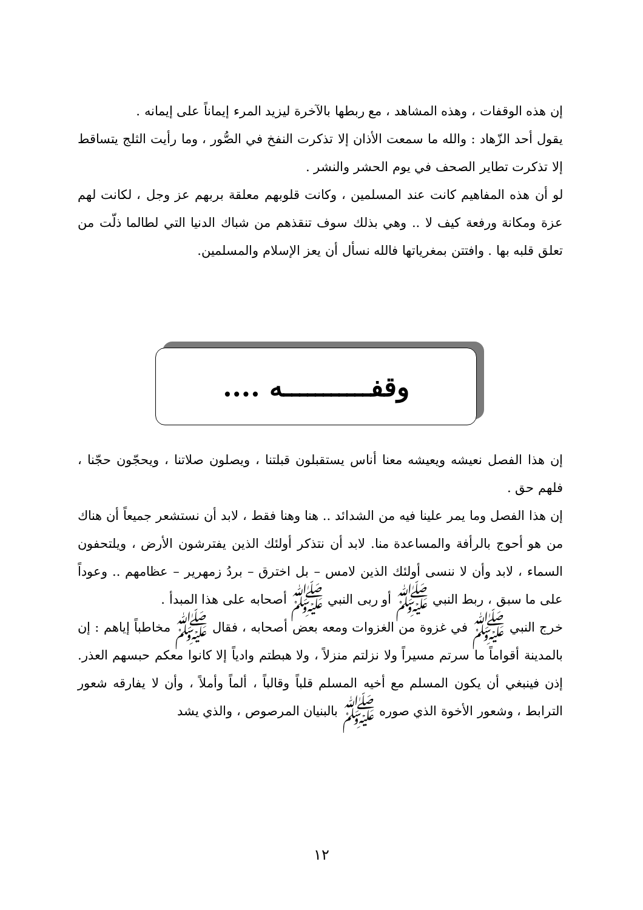إن هذه الوقفات ، وهذه المشاهد ، مع ربطها بالآخرة ليزيد المرء إيماناً على إيمانه .
يقول أحد الزّهاد : والله ما سمعت الأذان إلا تذكرت النفخ في الصُّور ، وما رأيت الثلج يتساقط إلا تذكرت تطاير الصحف في يوم الحشر والنشر .
لو أن هذه المفاهيم كانت عند المسلمين ، وكانت قلوبهم معلقة بربهم عز وجل ، لكانت لهم عزة ومكانة ورفعة كيف لا .. وهي بذلك سوف تنقذهم من شباك الدنيا التي لطالما ذلّت من تعلق قلبه بها . وافتتن بمغرياتها فالله نسأل أن يعز الإسلام والمسلمين.
وقفـــــــــــه ....
إن هذا الفصل نعيشه ويعيشه معنا أناس يستقبلون قبلتنا ، ويصلون صلاتنا ، ويحجّون حجّنا ، فلهم حق .
إن هذا الفصل وما يمر علينا فيه من الشدائد .. هنا وهنا فقط ، لابد أن نستشعر جميعاً أن هناك من هو أحوج بالرأفة والمساعدة منا. لابد أن نتذكر أولئك الذين يفترشون الأرض ، ويلتحفون السماء ، لابد وأن لا ننسى أولئك الذين لامس – بل اخترق – بردُ زمهرير – عظامهم .. وعوداً على ما سبق ، ربط النبي ﷺ أو ربى النبي ﷺ أصحابه على هذا المبدأ .
خرج النبي ﷺ في غزوة من الغزوات ومعه بعض أصحابه ، فقال ﷺ مخاطباً إياهم : إن بالمدينة أقواماً ما سرتم مسيراً ولا نزلتم منزلاً ، ولا هبطتم وادياً إلا كانوا معكم حبسهم العذر. إذن فينبغي أن يكون المسلم مع أخيه المسلم قلباً وقالباً ، ألماً وأملاً ، وأن لا يفارقه شعور الترابط ، وشعور الأخوة الذي صوره ﷺ بالبنيان المرصوص ، والذي يشد
١٢